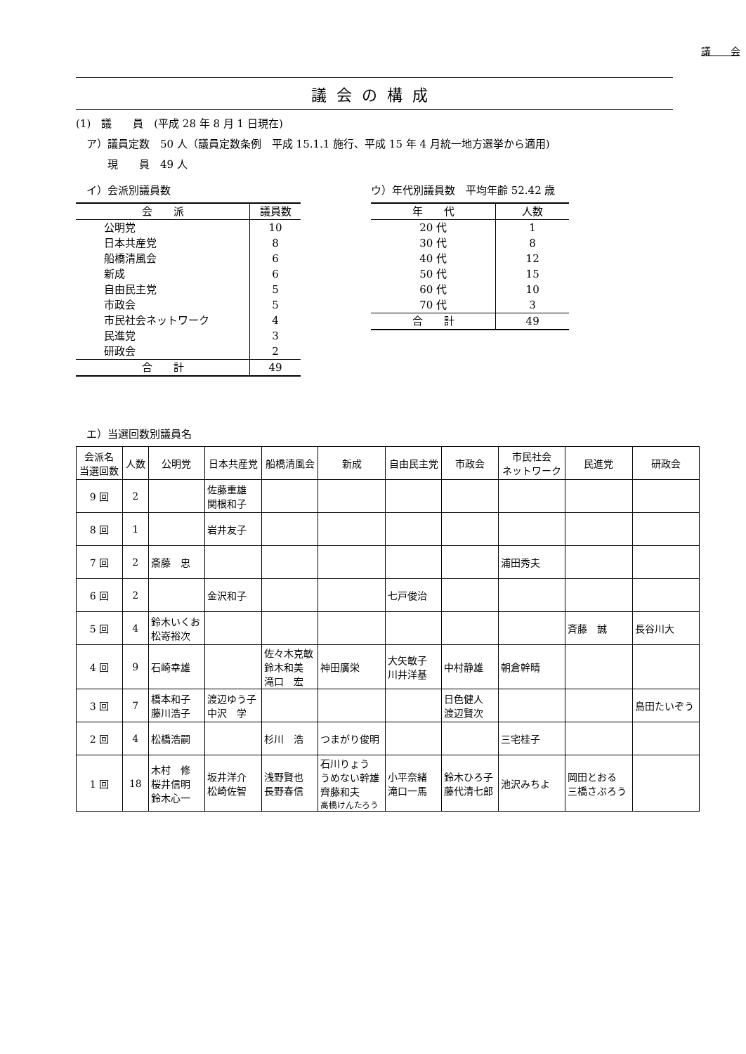議　　会
議会の構成
(1)　議　　員　(平成 28 年 8 月 1 日現在)
　ア）議員定数　50 人（議員定数条例　平成 15.1.1 施行、平成 15 年 4 月統一地方選挙から適用)
　　　現　　員　49 人
　イ）会派別議員数
| 会 派 | 議員数 |
| --- | --- |
| 公明党 | 10 |
| 日本共産党 | 8 |
| 船橋清風会 | 6 |
| 新成 | 6 |
| 自由民主党 | 5 |
| 市政会 | 5 |
| 市民社会ネットワーク | 4 |
| 民進党 | 3 |
| 研政会 | 2 |
| 合 計 | 49 |
ウ）年代別議員数　平均年齢 52.42 歳
| 年 代 | 人数 |
| --- | --- |
| 20 代 | 1 |
| 30 代 | 8 |
| 40 代 | 12 |
| 50 代 | 15 |
| 60 代 | 10 |
| 70 代 | 3 |
| 合 計 | 49 |
　エ）当選回数別議員名
| 会派名 当選回数 | 人数 | 公明党 | 日本共産党 | 船橋清風会 | 新成 | 自由民主党 | 市政会 | 市民社会 ネットワーク | 民進党 | 研政会 |
| --- | --- | --- | --- | --- | --- | --- | --- | --- | --- | --- |
| 9 回 | 2 | | 佐藤重雄 関根和子 | | | | | | | |
| 8 回 | 1 | | 岩井友子 | | | | | | | |
| 7 回 | 2 | 斎藤 忠 | | | | | | 浦田秀夫 | | |
| 6 回 | 2 | | 金沢和子 | | | 七戸俊治 | | | | |
| 5 回 | 4 | 鈴木いくお 松嵜裕次 | | | | | | | 斉藤 誠 | 長谷川大 |
| 4 回 | 9 | 石崎幸雄 | | 佐々木克敏 鈴木和美 滝口 宏 | 神田廣栄 | 大矢敏子 川井洋基 | 中村静雄 | 朝倉幹晴 | | |
| 3 回 | 7 | 橋本和子 藤川浩子 | 渡辺ゆう子 中沢 学 | | | | 日色健人 渡辺賢次 | | | 島田たいぞう |
| 2 回 | 4 | 松橋浩嗣 | | 杉川 浩 | つまがり俊明 | | | 三宅桂子 | | |
| 1 回 | 18 | 木村 修 桜井信明 鈴木心一 | 坂井洋介 松崎佐智 | 浅野賢也 長野春信 | 石川りょう うめない幹雄 齊藤和夫 高橋けんたろう | 小平奈緒 滝口一馬 | 鈴木ひろ子 藤代清七郎 | 池沢みちよ | 岡田とおる 三橋さぶろう | |